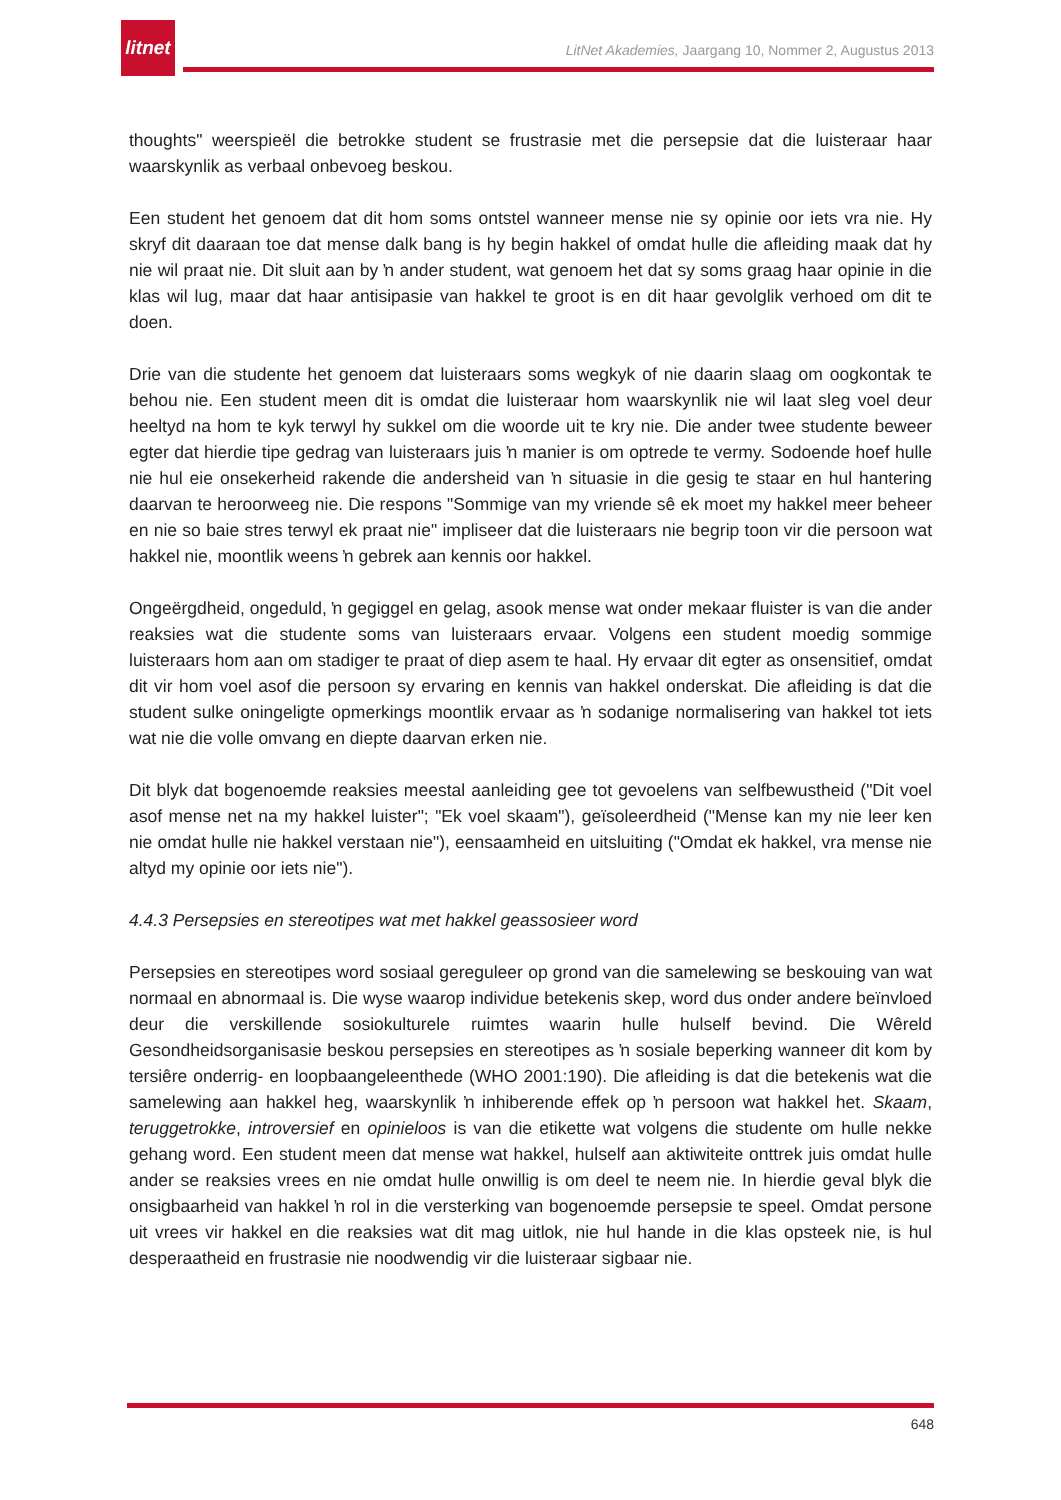litnet
LitNet Akademies, Jaargang 10, Nommer 2, Augustus 2013
thoughts" weerspieël die betrokke student se frustrasie met die persepsie dat die luisteraar haar waarskynlik as verbaal onbevoeg beskou.
Een student het genoem dat dit hom soms ontstel wanneer mense nie sy opinie oor iets vra nie. Hy skryf dit daaraan toe dat mense dalk bang is hy begin hakkel of omdat hulle die afleiding maak dat hy nie wil praat nie. Dit sluit aan by ŉ ander student, wat genoem het dat sy soms graag haar opinie in die klas wil lug, maar dat haar antisipasie van hakkel te groot is en dit haar gevolglik verhoed om dit te doen.
Drie van die studente het genoem dat luisteraars soms wegkyk of nie daarin slaag om oogkontak te behou nie. Een student meen dit is omdat die luisteraar hom waarskynlik nie wil laat sleg voel deur heeltyd na hom te kyk terwyl hy sukkel om die woorde uit te kry nie. Die ander twee studente beweer egter dat hierdie tipe gedrag van luisteraars juis ŉ manier is om optrede te vermy. Sodoende hoef hulle nie hul eie onsekerheid rakende die andersheid van ŉ situasie in die gesig te staar en hul hantering daarvan te heroorweeg nie. Die respons "Sommige van my vriende sê ek moet my hakkel meer beheer en nie so baie stres terwyl ek praat nie" impliseer dat die luisteraars nie begrip toon vir die persoon wat hakkel nie, moontlik weens ŉ gebrek aan kennis oor hakkel.
Ongeërgdheid, ongeduld, ŉ gegiggel en gelag, asook mense wat onder mekaar fluister is van die ander reaksies wat die studente soms van luisteraars ervaar. Volgens een student moedig sommige luisteraars hom aan om stadiger te praat of diep asem te haal. Hy ervaar dit egter as onsensitief, omdat dit vir hom voel asof die persoon sy ervaring en kennis van hakkel onderskat. Die afleiding is dat die student sulke oningeligte opmerkings moontlik ervaar as ŉ sodanige normalisering van hakkel tot iets wat nie die volle omvang en diepte daarvan erken nie.
Dit blyk dat bogenoemde reaksies meestal aanleiding gee tot gevoelens van selfbewustheid ("Dit voel asof mense net na my hakkel luister"; "Ek voel skaam"), geïsoleerdheid ("Mense kan my nie leer ken nie omdat hulle nie hakkel verstaan nie"), eensaamheid en uitsluiting ("Omdat ek hakkel, vra mense nie altyd my opinie oor iets nie").
4.4.3 Persepsies en stereotipes wat met hakkel geassosieer word
Persepsies en stereotipes word sosiaal gereguleer op grond van die samelewing se beskouing van wat normaal en abnormaal is. Die wyse waarop individue betekenis skep, word dus onder andere beïnvloed deur die verskillende sosiokulturele ruimtes waarin hulle hulself bevind. Die Wêreld Gesondheidsorganisasie beskou persepsies en stereotipes as ŉ sosiale beperking wanneer dit kom by tersiêre onderrig- en loopbaangeleenthede (WHO 2001:190). Die afleiding is dat die betekenis wat die samelewing aan hakkel heg, waarskynlik ŉ inhiberende effek op ŉ persoon wat hakkel het. Skaam, teruggetrokke, introversief en opinieloos is van die etikette wat volgens die studente om hulle nekke gehang word. Een student meen dat mense wat hakkel, hulself aan aktiwiteite onttrek juis omdat hulle ander se reaksies vrees en nie omdat hulle onwillig is om deel te neem nie. In hierdie geval blyk die onsigbaarheid van hakkel ŉ rol in die versterking van bogenoemde persepsie te speel. Omdat persone uit vrees vir hakkel en die reaksies wat dit mag uitlok, nie hul hande in die klas opsteek nie, is hul desperaatheid en frustrasie nie noodwendig vir die luisteraar sigbaar nie.
648